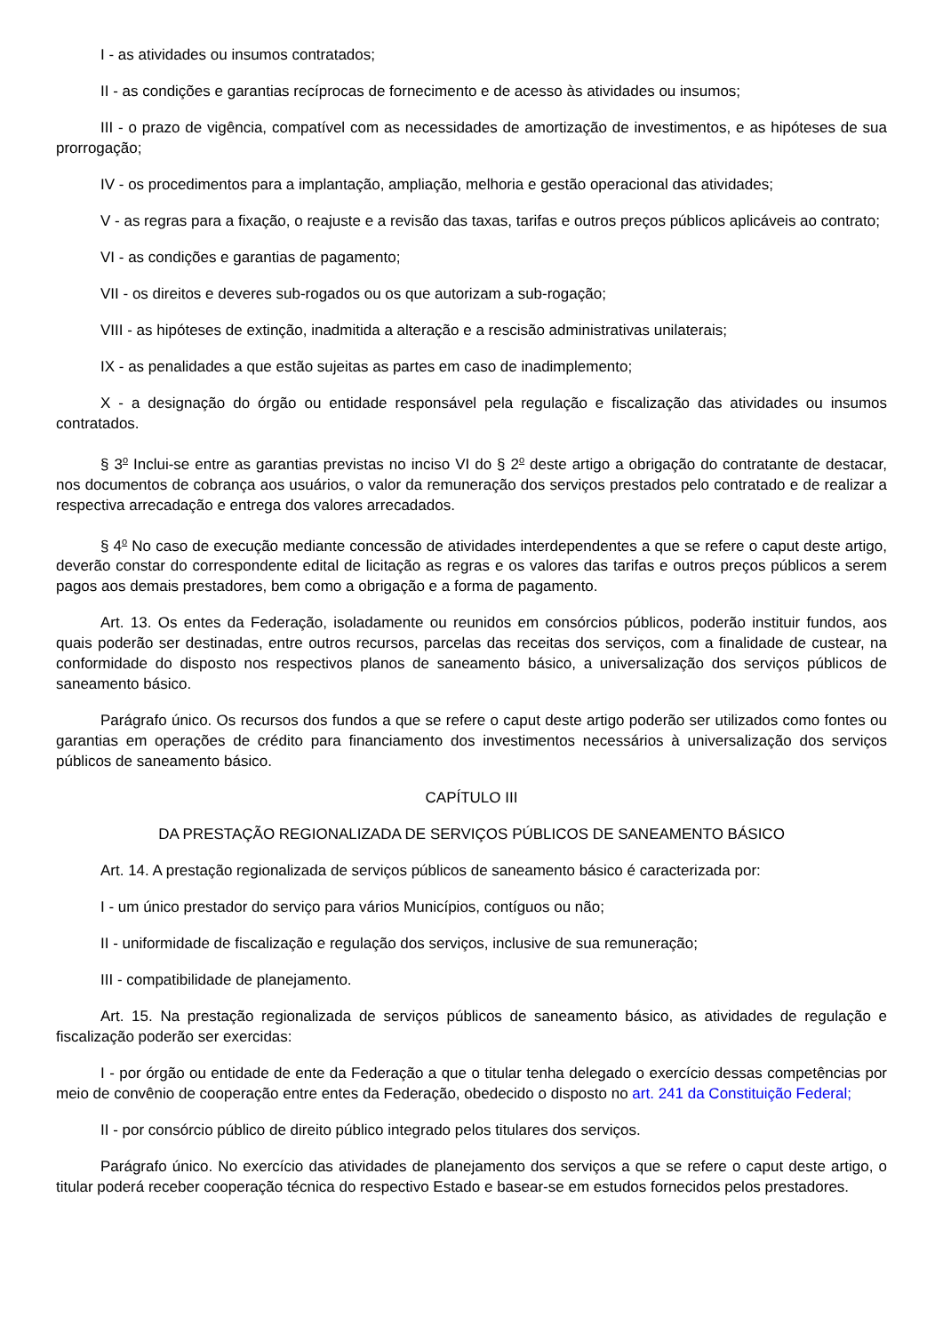I - as atividades ou insumos contratados;
II - as condições e garantias recíprocas de fornecimento e de acesso às atividades ou insumos;
III - o prazo de vigência, compatível com as necessidades de amortização de investimentos, e as hipóteses de sua prorrogação;
IV - os procedimentos para a implantação, ampliação, melhoria e gestão operacional das atividades;
V - as regras para a fixação, o reajuste e a revisão das taxas, tarifas e outros preços públicos aplicáveis ao contrato;
VI - as condições e garantias de pagamento;
VII - os direitos e deveres sub-rogados ou os que autorizam a sub-rogação;
VIII - as hipóteses de extinção, inadmitida a alteração e a rescisão administrativas unilaterais;
IX - as penalidades a que estão sujeitas as partes em caso de inadimplemento;
X - a designação do órgão ou entidade responsável pela regulação e fiscalização das atividades ou insumos contratados.
§ 3<sup>o</sup> Inclui-se entre as garantias previstas no inciso VI do § 2<sup>o</sup> deste artigo a obrigação do contratante de destacar, nos documentos de cobrança aos usuários, o valor da remuneração dos serviços prestados pelo contratado e de realizar a respectiva arrecadação e entrega dos valores arrecadados.
§ 4<sup>o</sup> No caso de execução mediante concessão de atividades interdependentes a que se refere o caput deste artigo, deverão constar do correspondente edital de licitação as regras e os valores das tarifas e outros preços públicos a serem pagos aos demais prestadores, bem como a obrigação e a forma de pagamento.
Art. 13. Os entes da Federação, isoladamente ou reunidos em consórcios públicos, poderão instituir fundos, aos quais poderão ser destinadas, entre outros recursos, parcelas das receitas dos serviços, com a finalidade de custear, na conformidade do disposto nos respectivos planos de saneamento básico, a universalização dos serviços públicos de saneamento básico.
Parágrafo único. Os recursos dos fundos a que se refere o caput deste artigo poderão ser utilizados como fontes ou garantias em operações de crédito para financiamento dos investimentos necessários à universalização dos serviços públicos de saneamento básico.
CAPÍTULO III
DA PRESTAÇÃO REGIONALIZADA DE SERVIÇOS PÚBLICOS DE SANEAMENTO BÁSICO
Art. 14. A prestação regionalizada de serviços públicos de saneamento básico é caracterizada por:
I - um único prestador do serviço para vários Municípios, contíguos ou não;
II - uniformidade de fiscalização e regulação dos serviços, inclusive de sua remuneração;
III - compatibilidade de planejamento.
Art. 15. Na prestação regionalizada de serviços públicos de saneamento básico, as atividades de regulação e fiscalização poderão ser exercidas:
I - por órgão ou entidade de ente da Federação a que o titular tenha delegado o exercício dessas competências por meio de convênio de cooperação entre entes da Federação, obedecido o disposto no art. 241 da Constituição Federal;
II - por consórcio público de direito público integrado pelos titulares dos serviços.
Parágrafo único. No exercício das atividades de planejamento dos serviços a que se refere o caput deste artigo, o titular poderá receber cooperação técnica do respectivo Estado e basear-se em estudos fornecidos pelos prestadores.